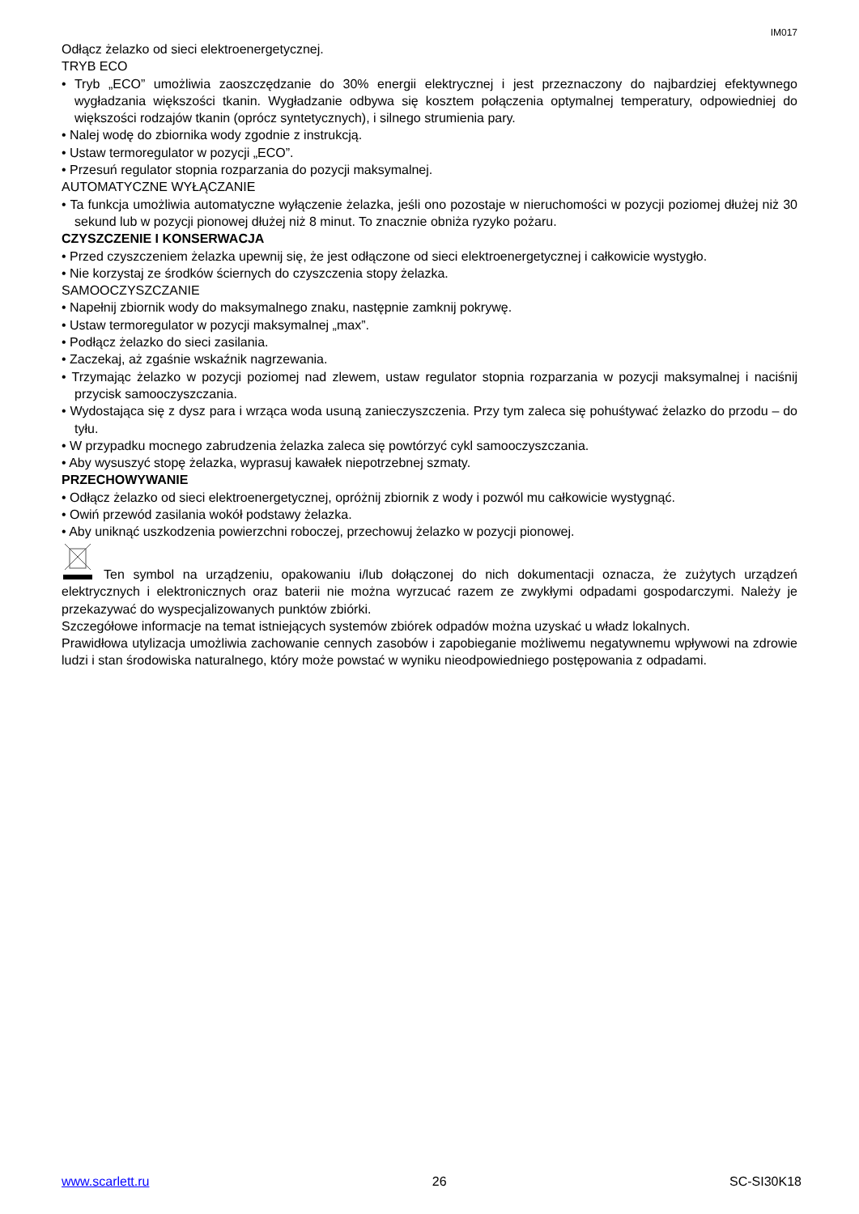IM017
Odłącz żelazko od sieci elektroenergetycznej.
TRYB ECO
• Tryb „ECO” umożliwia zaoszczędzanie do 30% energii elektrycznej i jest przeznaczony do najbardziej efektywnego wygładzania większości tkanin. Wygładzanie odbywa się kosztem połączenia optymalnej temperatury, odpowiedniej do większości rodzajów tkanin (oprócz syntetycznych), i silnego strumienia pary.
• Nalej wodę do zbiornika wody zgodnie z instrukcją.
• Ustaw termoregulator w pozycji „ECO”.
• Przesuń regulator stopnia rozparzania do pozycji maksymalnej.
AUTOMATYCZNE WYŁĄCZANIE
• Ta funkcja umożliwia automatyczne wyłączenie żelazka, jeśli ono pozostaje w nieruchomości w pozycji poziomej dłużej niż 30 sekund lub w pozycji pionowej dłużej niż 8 minut. To znacznie obniża ryzyko pożaru.
CZYSZCZENIE I KONSERWACJA
• Przed czyszczeniem żelazka upewnij się, że jest odłączone od sieci elektroenergetycznej i całkowicie wystygło.
• Nie korzystaj ze środków ściernych do czyszczenia stopy żelazka.
SAMOOCZYSZCZANIE
• Napełnij zbiornik wody do maksymalnego znaku, następnie zamknij pokrywę.
• Ustaw termoregulator w pozycji maksymalnej „max”.
• Podłącz żelazko do sieci zasilania.
• Zaczekaj, aż zgaśnie wskaźnik nagrzewania.
• Trzymając żelazko w pozycji poziomej nad zlewem, ustaw regulator stopnia rozparzania w pozycji maksymalnej i naciśnij przycisk samooczyszczania.
• Wydostająca się z dysz para i wrząca woda usuną zanieczyszczenia. Przy tym zaleca się pohuśtywać żelazko do przodu – do tyłu.
• W przypadku mocnego zabrudzenia żelazka zaleca się powtórzyć cykl samooczyszczania.
• Aby wysuszyć stopę żelazka, wyprasuj kawałek niepotrzebnej szmaty.
PRZECHOWYWANIE
• Odłącz żelazko od sieci elektroenergetycznej, opróżnij zbiornik z wody i pozwól mu całkowicie wystygnąć.
• Owiń przewód zasilania wokół podstawy żelazka.
• Aby uniknąć uszkodzenia powierzchni roboczej, przechowuj żelazko w pozycji pionowej.
Ten symbol na urządzeniu, opakowaniu i/lub dołączonej do nich dokumentacji oznacza, że zużytych urządzeń elektrycznych i elektronicznych oraz baterii nie można wyrzucać razem ze zwykłymi odpadami gospodarczymi. Należy je przekazywać do wyspecjalizowanych punktów zbiórki.
Szczegółowe informacje na temat istniejących systemów zbiórek odpadów można uzyskać u władz lokalnych.
Prawidłowa utylizacja umożliwia zachowanie cennych zasobów i zapobieganie możliwemu negatywnemu wpływowi na zdrowie ludzi i stan środowiska naturalnego, który może powstać w wyniku nieodpowiedniego postępowania z odpadami.
www.scarlett.ru 26 SC-SI30K18